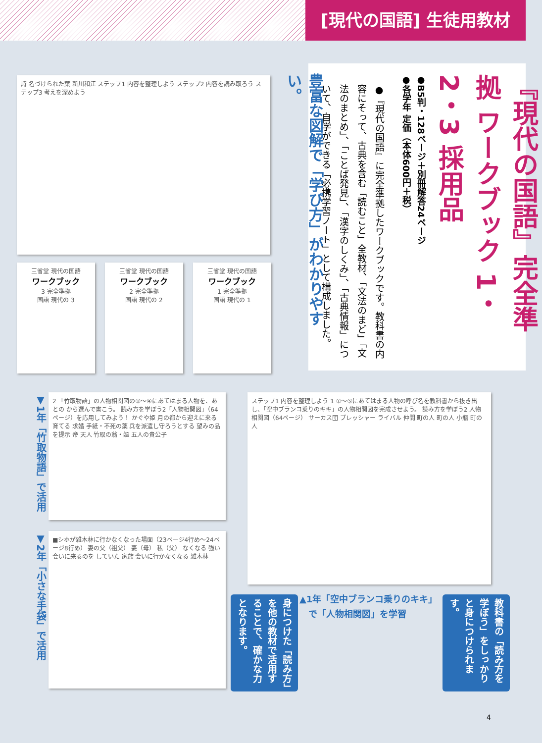[現代の国語] 生徒用教材
『現代の国語』完全準拠 ワークブック 1・2・3 採用品
●B5判・128ページ＋別冊解答24ページ
●各学年 定価（本体600円＋税）
●『現代の国語』に完全準拠したワークブックです。教科書の内容にそって、古典を含む「読むこと」全教材、「文法のまど」「文法のまとめ」、「ことば発見」、「漢字のしくみ」、「古典情報」について、自学ができる「必携学習ノート」として構成しました。
豊富な図解で「学び方」がわかりやすい。
詩 名づけられた葉 新川和江 ステップ1 内容を整理しよう ステップ2 内容を読み取ろう ステップ3 考えを深めよう
三省堂 現代の国語
ワークブック
3 完全準拠
国語 現代の 3
三省堂 現代の国語
ワークブック
2 完全準拠
国語 現代の 2
三省堂 現代の国語
ワークブック
1 完全準拠
国語 現代の 1
▼1年「竹取物語」で活用
2 「竹取物語」の人物相関図の①〜④にあてはまる人物を、あとの から選んで書こう。 読み方を学ぼう2「人物相関図」（64ページ）を応用してみよう！ かぐや姫 月の都から迎えに来る 育てる 求婚 手紙・不死の薬 兵を派遣し守ろうとする 望みの品を提示 帝 天人 竹取の翁・嫗 五人の貴公子
ステップ1 内容を整理しよう 1 ①〜⑤にあてはまる人物の呼び名を教科書から抜き出し、「空中ブランコ乗りのキキ」の人物相関図を完成させよう。 読み方を学ぼう2 人物相関図（64ページ） サーカス団 プレッシャー ライバル 仲間 町の人 町の人 小瓶 町の人
▼2年「小さな手袋」で活用
■シホが雑木林に行かなくなった場面（23ページ4行め〜24ページ8行め） 妻の父（祖父） 妻（母） 私（父） なくなる 強い 会いに来るのを していた 家族 会いに行かなくなる 雑木林
▲1年「空中ブランコ乗りのキキ」
　で「人物相関図」を学習
教科書の「読み方を学ぼう」をしっかりと身につけられます。
身につけた「読み方」を他の教材で活用することで、確かな力となります。
4